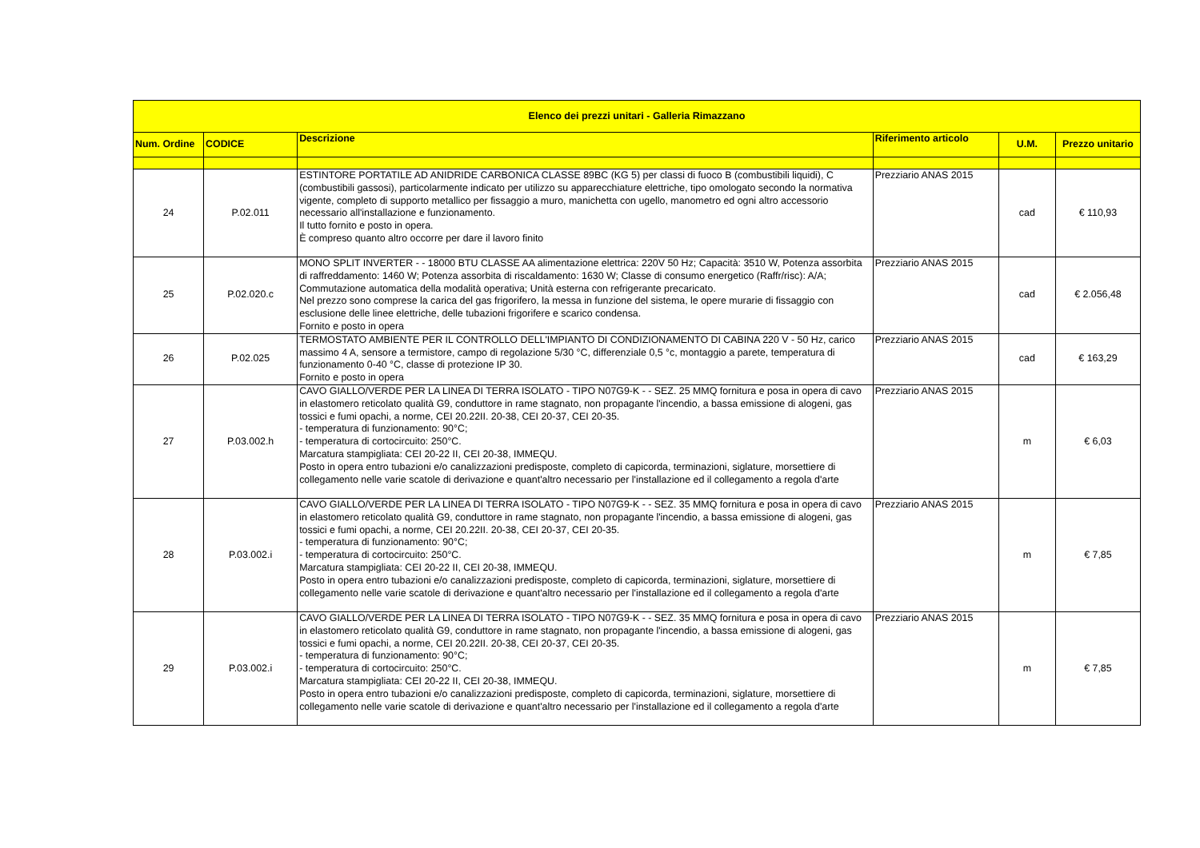| Elenco dei prezzi unitari - Galleria Rimazzano | | | | | |
| --- | --- | --- | --- | --- | --- |
| Num. Ordine | CODICE | Descrizione | Riferimento articolo | U.M. | Prezzo unitario |
| 24 | P.02.011 | ESTINTORE PORTATILE AD ANIDRIDE CARBONICA CLASSE 89BC (KG 5) per classi di fuoco B (combustibili liquidi), C (combustibili gassosi), particolarmente indicato per utilizzo su apparecchiature elettriche, tipo omologato secondo la normativa vigente, completo di supporto metallico per fissaggio a muro, manichetta con ugello, manometro ed ogni altro accessorio necessario all'installazione e funzionamento. Il tutto fornito e posto in opera. È compreso quanto altro occorre per dare il lavoro finito | Prezziario ANAS 2015 | cad | € 110,93 |
| 25 | P.02.020.c | MONO SPLIT INVERTER - - 18000 BTU CLASSE AA alimentazione elettrica: 220V 50 Hz; Capacità: 3510 W, Potenza assorbita di raffreddamento: 1460 W; Potenza assorbita di riscaldamento: 1630 W; Classe di consumo energetico (Raffr/risc): A/A; Commutazione automatica della modalità operativa; Unità esterna con refrigerante precaricato. Nel prezzo sono comprese la carica del gas frigorifero, la messa in funzione del sistema, le opere murarie di fissaggio con esclusione delle linee elettriche, delle tubazioni frigorifere e scarico condensa. Fornito e posto in opera | Prezziario ANAS 2015 | cad | € 2.056,48 |
| 26 | P.02.025 | TERMOSTATO AMBIENTE PER IL CONTROLLO DELL'IMPIANTO DI CONDIZIONAMENTO DI CABINA 220 V - 50 Hz, carico massimo 4 A, sensore a termistore, campo di regolazione 5/30 °C, differenziale 0,5 °c, montaggio a parete, temperatura di funzionamento 0-40 °C, classe di protezione IP 30. Fornito e posto in opera | Prezziario ANAS 2015 | cad | € 163,29 |
| 27 | P.03.002.h | CAVO GIALLO/VERDE PER LA LINEA DI TERRA ISOLATO - TIPO N07G9-K - - SEZ. 25 MMQ fornitura e posa in opera di cavo in elastomero reticolato qualità G9, conduttore in rame stagnato, non propagante l'incendio, a bassa emissione di alogeni, gas tossici e fumi opachi, a norme, CEI 20.22II. 20-38, CEI 20-37, CEI 20-35. - temperatura di funzionamento: 90°C; - temperatura di cortocircuito: 250°C. Marcatura stampigliata: CEI 20-22 II, CEI 20-38, IMMEQU. Posto in opera entro tubazioni e/o canalizzazioni predisposte, completo di capicorda, terminazioni, siglature, morsettiere di collegamento nelle varie scatole di derivazione e quant'altro necessario per l'installazione ed il collegamento a regola d'arte | Prezziario ANAS 2015 | m | € 6,03 |
| 28 | P.03.002.i | CAVO GIALLO/VERDE PER LA LINEA DI TERRA ISOLATO - TIPO N07G9-K - - SEZ. 35 MMQ fornitura e posa in opera di cavo in elastomero reticolato qualità G9, conduttore in rame stagnato, non propagante l'incendio, a bassa emissione di alogeni, gas tossici e fumi opachi, a norme, CEI 20.22II. 20-38, CEI 20-37, CEI 20-35. - temperatura di funzionamento: 90°C; - temperatura di cortocircuito: 250°C. Marcatura stampigliata: CEI 20-22 II, CEI 20-38, IMMEQU. Posto in opera entro tubazioni e/o canalizzazioni predisposte, completo di capicorda, terminazioni, siglature, morsettiere di collegamento nelle varie scatole di derivazione e quant'altro necessario per l'installazione ed il collegamento a regola d'arte | Prezziario ANAS 2015 | m | € 7,85 |
| 29 | P.03.002.i | CAVO GIALLO/VERDE PER LA LINEA DI TERRA ISOLATO - TIPO N07G9-K - - SEZ. 35 MMQ fornitura e posa in opera di cavo in elastomero reticolato qualità G9, conduttore in rame stagnato, non propagante l'incendio, a bassa emissione di alogeni, gas tossici e fumi opachi, a norme, CEI 20.22II. 20-38, CEI 20-37, CEI 20-35. - temperatura di funzionamento: 90°C; - temperatura di cortocircuito: 250°C. Marcatura stampigliata: CEI 20-22 II, CEI 20-38, IMMEQU. Posto in opera entro tubazioni e/o canalizzazioni predisposte, completo di capicorda, terminazioni, siglature, morsettiere di collegamento nelle varie scatole di derivazione e quant'altro necessario per l'installazione ed il collegamento a regola d'arte | Prezziario ANAS 2015 | m | € 7,85 |